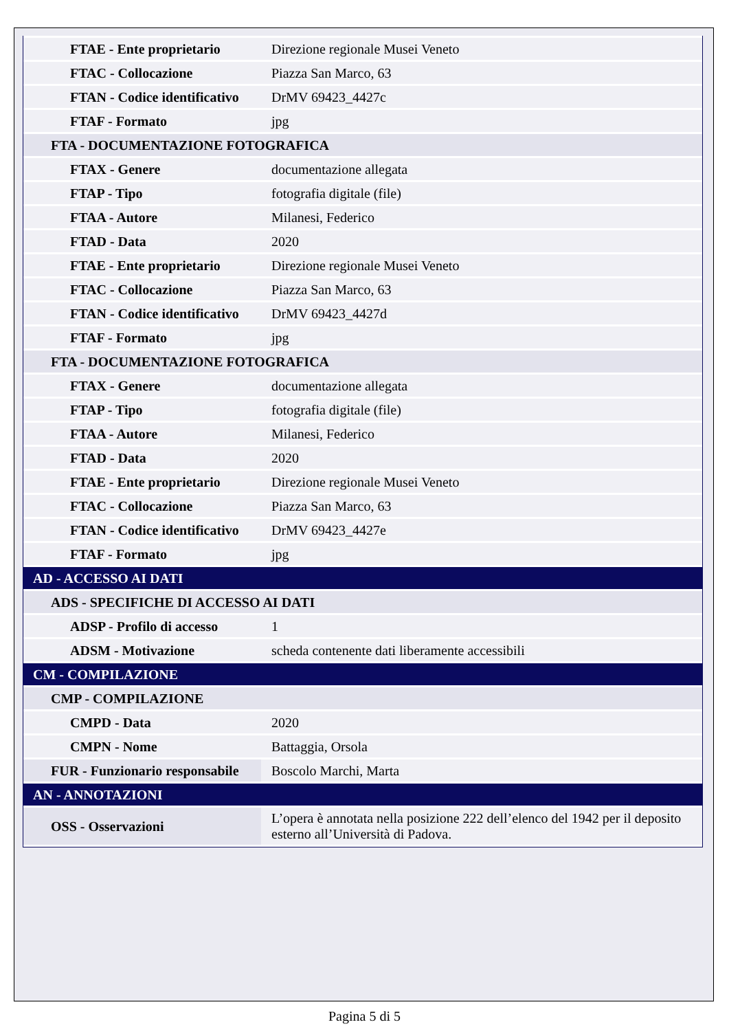| FTAE - Ente proprietario | Direzione regionale Musei Veneto |
| FTAC - Collocazione | Piazza San Marco, 63 |
| FTAN - Codice identificativo | DrMV 69423_4427c |
| FTAF - Formato | jpg |
| FTA - DOCUMENTAZIONE FOTOGRAFICA | |
| FTAX - Genere | documentazione allegata |
| FTAP - Tipo | fotografia digitale (file) |
| FTAA - Autore | Milanesi, Federico |
| FTAD - Data | 2020 |
| FTAE - Ente proprietario | Direzione regionale Musei Veneto |
| FTAC - Collocazione | Piazza San Marco, 63 |
| FTAN - Codice identificativo | DrMV 69423_4427d |
| FTAF - Formato | jpg |
| FTA - DOCUMENTAZIONE FOTOGRAFICA | |
| FTAX - Genere | documentazione allegata |
| FTAP - Tipo | fotografia digitale (file) |
| FTAA - Autore | Milanesi, Federico |
| FTAD - Data | 2020 |
| FTAE - Ente proprietario | Direzione regionale Musei Veneto |
| FTAC - Collocazione | Piazza San Marco, 63 |
| FTAN - Codice identificativo | DrMV 69423_4427e |
| FTAF - Formato | jpg |
| AD - ACCESSO AI DATI | |
| ADS - SPECIFICHE DI ACCESSO AI DATI | |
| ADSP - Profilo di accesso | 1 |
| ADSM - Motivazione | scheda contenente dati liberamente accessibili |
| CM - COMPILAZIONE | |
| CMP - COMPILAZIONE | |
| CMPD - Data | 2020 |
| CMPN - Nome | Battaggia, Orsola |
| FUR - Funzionario responsabile | Boscolo Marchi, Marta |
| AN - ANNOTAZIONI | |
| OSS - Osservazioni | L’opera è annotata nella posizione 222 dell’elenco del 1942 per il deposito esterno all’Università di Padova. |
Pagina 5 di 5